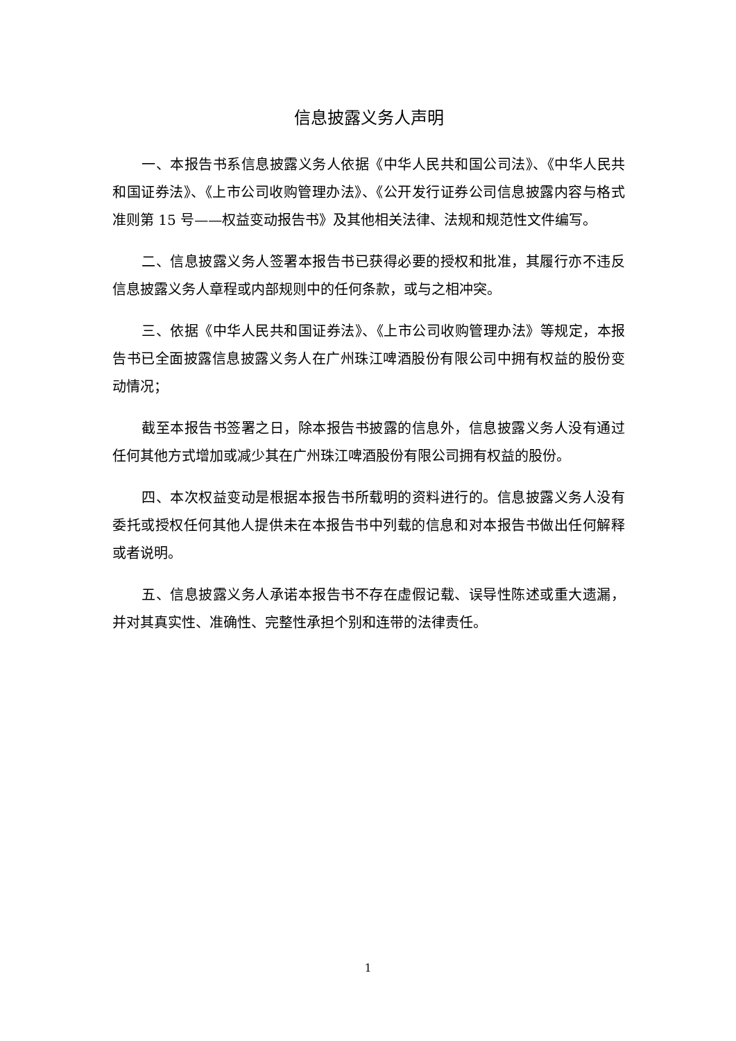信息披露义务人声明
一、本报告书系信息披露义务人依据《中华人民共和国公司法》、《中华人民共和国证券法》、《上市公司收购管理办法》、《公开发行证券公司信息披露内容与格式准则第 15 号——权益变动报告书》及其他相关法律、法规和规范性文件编写。
二、信息披露义务人签署本报告书已获得必要的授权和批准，其履行亦不违反信息披露义务人章程或内部规则中的任何条款，或与之相冲突。
三、依据《中华人民共和国证券法》、《上市公司收购管理办法》等规定，本报告书已全面披露信息披露义务人在广州珠江啤酒股份有限公司中拥有权益的股份变动情况；
截至本报告书签署之日，除本报告书披露的信息外，信息披露义务人没有通过任何其他方式增加或减少其在广州珠江啤酒股份有限公司拥有权益的股份。
四、本次权益变动是根据本报告书所载明的资料进行的。信息披露义务人没有委托或授权任何其他人提供未在本报告书中列载的信息和对本报告书做出任何解释或者说明。
五、信息披露义务人承诺本报告书不存在虚假记载、误导性陈述或重大遗漏，并对其真实性、准确性、完整性承担个别和连带的法律责任。
1